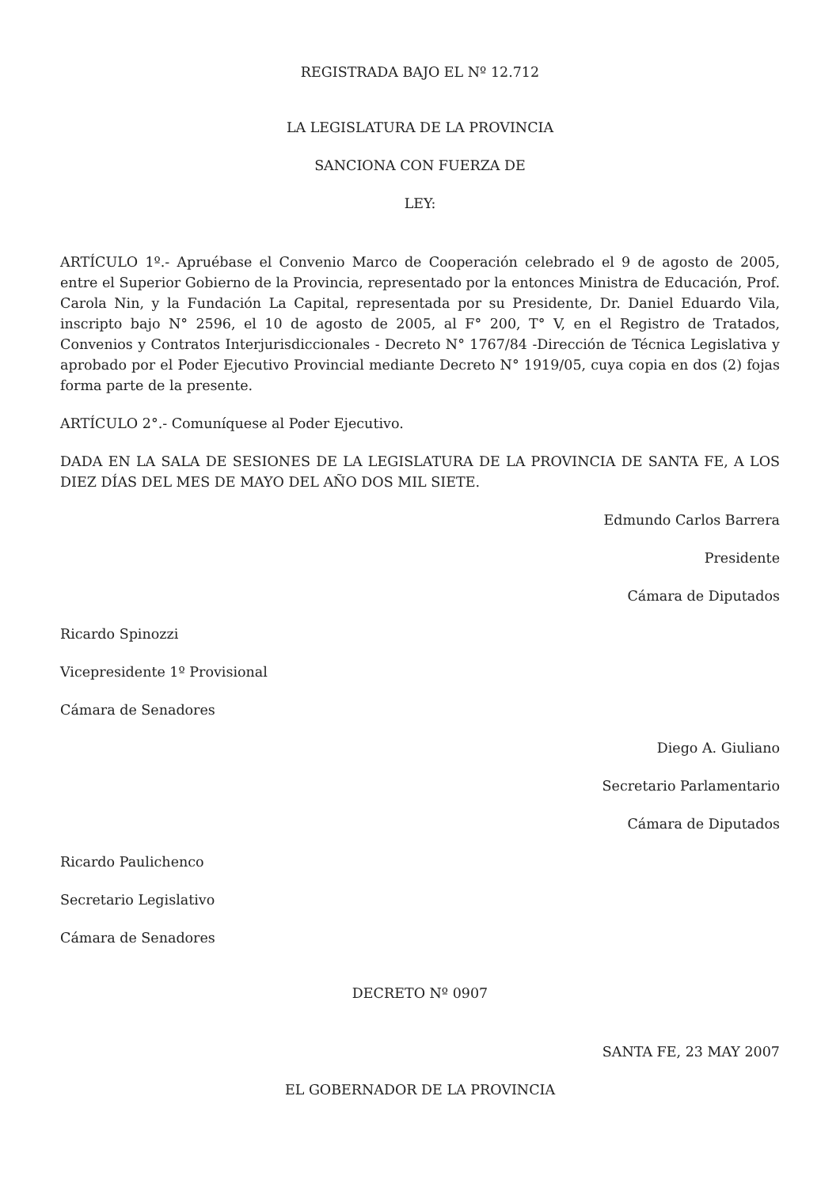REGISTRADA BAJO EL Nº 12.712
LA LEGISLATURA DE LA PROVINCIA
SANCIONA CON FUERZA DE
LEY:
ARTÍCULO 1º.- Apruébase el Convenio Marco de Cooperación celebrado el 9 de agosto de 2005, entre el Superior Gobierno de la Provincia, representado por la entonces Ministra de Educación, Prof. Carola Nin, y la Fundación La Capital, representada por su Presidente, Dr. Daniel Eduardo Vila, inscripto bajo N° 2596, el 10 de agosto de 2005, al F° 200, T° V, en el Registro de Tratados, Convenios y Contratos Interjurisdiccionales - Decreto N° 1767/84 -Dirección de Técnica Legislativa y aprobado por el Poder Ejecutivo Provincial mediante Decreto N° 1919/05, cuya copia en dos (2) fojas forma parte de la presente.
ARTÍCULO 2°.- Comuníquese al Poder Ejecutivo.
DADA EN LA SALA DE SESIONES DE LA LEGISLATURA DE LA PROVINCIA DE SANTA FE, A LOS DIEZ DÍAS DEL MES DE MAYO DEL AÑO DOS MIL SIETE.
Edmundo Carlos Barrera
Presidente
Cámara de Diputados
Ricardo Spinozzi
Vicepresidente 1º Provisional
Cámara de Senadores
Diego A. Giuliano
Secretario Parlamentario
Cámara de Diputados
Ricardo Paulichenco
Secretario Legislativo
Cámara de Senadores
DECRETO Nº 0907
SANTA FE, 23 MAY 2007
EL GOBERNADOR DE LA PROVINCIA